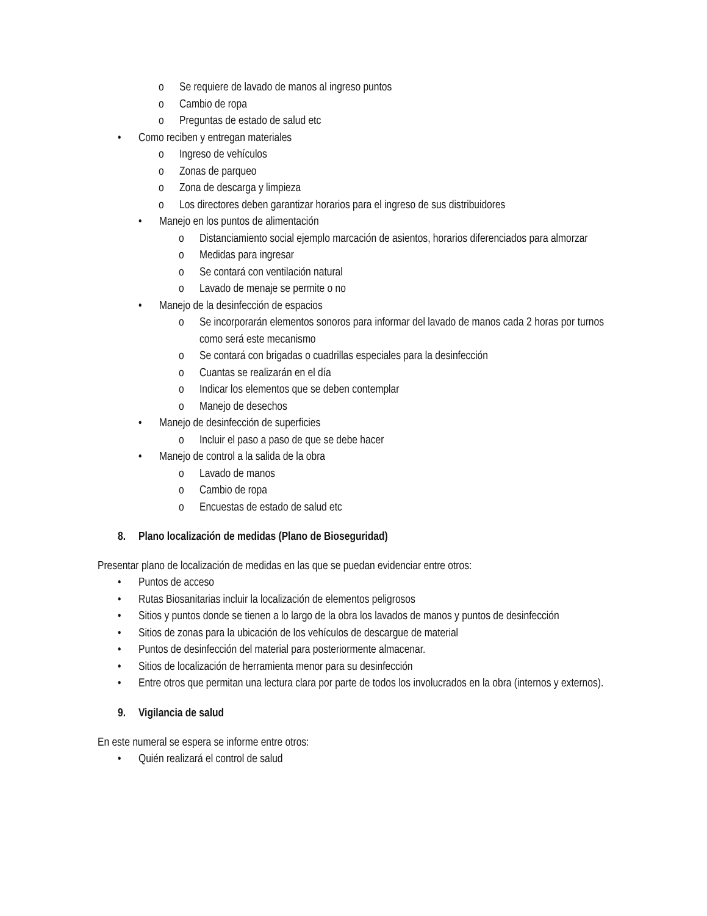o Se requiere de lavado de manos al ingreso puntos
o Cambio de ropa
o Preguntas de estado de salud etc
• Como reciben y entregan materiales
o Ingreso de vehículos
o Zonas de parqueo
o Zona de descarga y limpieza
o Los directores deben garantizar horarios para el ingreso de sus distribuidores
• Manejo en los puntos de alimentación
o Distanciamiento social ejemplo marcación de asientos, horarios diferenciados para almorzar
o Medidas para ingresar
o Se contará con ventilación natural
o Lavado de menaje se permite o no
• Manejo de la desinfección de espacios
o Se incorporarán elementos sonoros para informar del lavado de manos cada 2 horas por turnos como será este mecanismo
o Se contará con brigadas o cuadrillas especiales para la desinfección
o Cuantas se realizarán en el día
o Indicar los elementos que se deben contemplar
o Manejo de desechos
• Manejo de desinfección de superficies
o Incluir el paso a paso de que se debe hacer
• Manejo de control a la salida de la obra
o Lavado de manos
o Cambio de ropa
o Encuestas de estado de salud etc
8. Plano localización de medidas (Plano de Bioseguridad)
Presentar plano de localización de medidas en las que se puedan evidenciar entre otros:
• Puntos de acceso
• Rutas Biosanitarias incluir la localización de elementos peligrosos
• Sitios y puntos donde se tienen a lo largo de la obra los lavados de manos y puntos de desinfección
• Sitios de zonas para la ubicación de los vehículos de descargue de material
• Puntos de desinfección del material para posteriormente almacenar.
• Sitios de localización de herramienta menor para su desinfección
• Entre otros que permitan una lectura clara por parte de todos los involucrados en la obra (internos y externos).
9. Vigilancia de salud
En este numeral se espera se informe entre otros:
• Quién realizará el control de salud